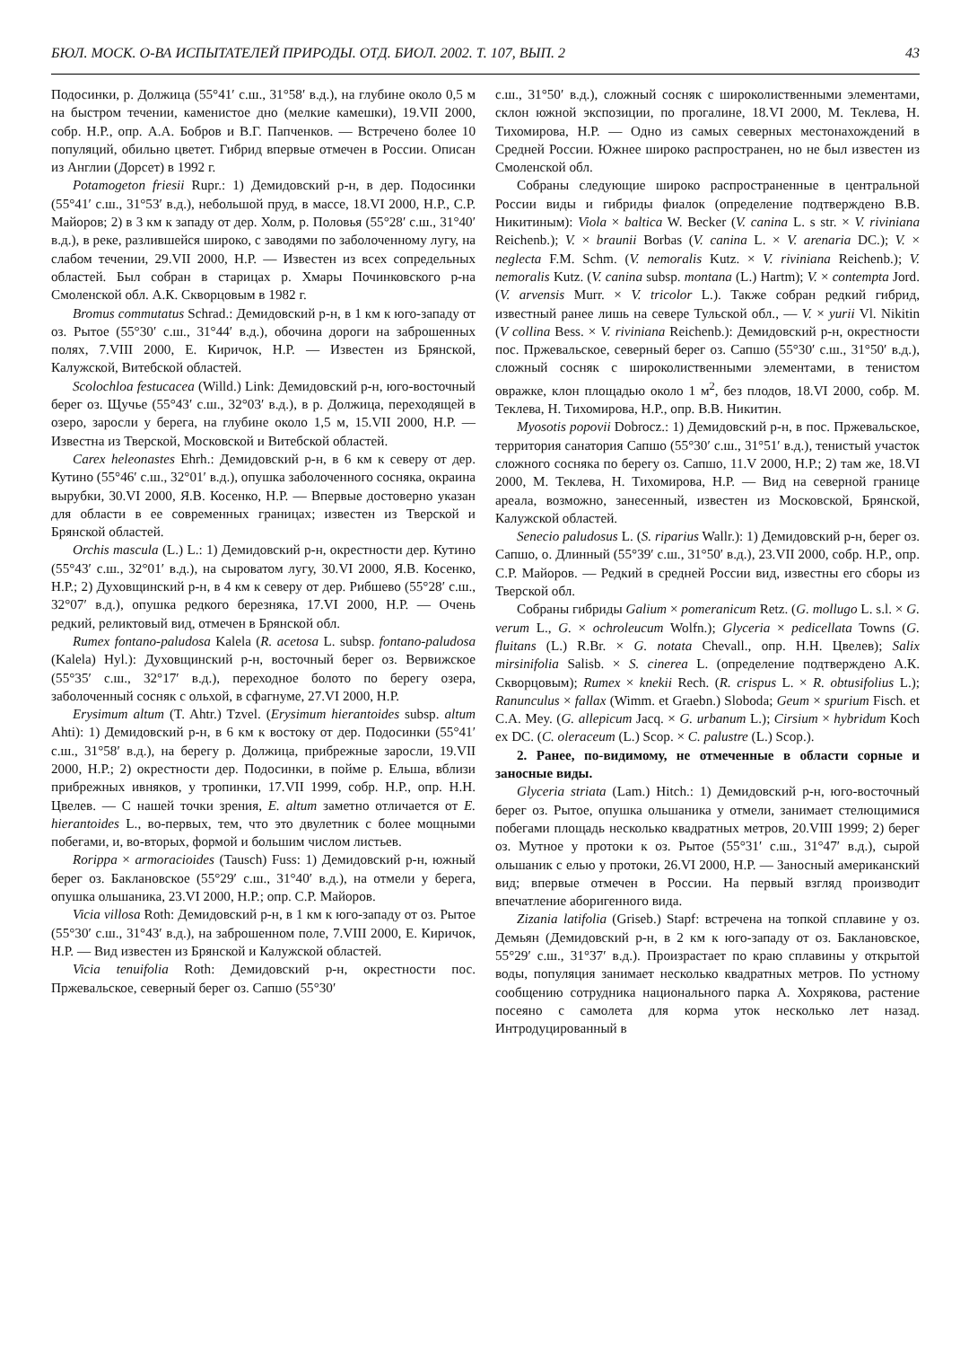БЮЛ. МОСК. О-ВА ИСПЫТАТЕЛЕЙ ПРИРОДЫ. ОТД. БИОЛ. 2002. Т. 107, ВЫП. 2 43
Подосинки, р. Должица (55°41′ с.ш., 31°58′ в.д.), на глубине около 0,5 м на быстром течении, каменистое дно (мелкие камешки), 19.VII 2000, собр. Н.Р., опр. А.А. Бобров и В.Г. Папченков. — Встречено более 10 популяций, обильно цветет. Гибрид впервые отмечен в России. Описан из Англии (Дорсет) в 1992 г.
Potamogeton friesii Rupr.: 1) Демидовский р-н, в дер. Подосинки (55°41′ с.ш., 31°53′ в.д.), небольшой пруд, в массе, 18.VI 2000, Н.Р., С.Р. Майоров; 2) в 3 км к западу от дер. Холм, р. Половья (55°28′ с.ш., 31°40′ в.д.), в реке, разлившейся широко, с заводями по заболоченному лугу, на слабом течении, 29.VII 2000, Н.Р. — Известен из всех сопредельных областей. Был собран в старицах р. Хмары Починковского р-на Смоленской обл. А.К. Скворцовым в 1982 г.
Bromus commutatus Schrad.: Демидовский р-н, в 1 км к юго-западу от оз. Рытое (55°30′ с.ш., 31°44′ в.д.), обочина дороги на заброшенных полях, 7.VIII 2000, Е. Киричок, Н.Р. — Известен из Брянской, Калужской, Витебской областей.
Scolochloa festucacea (Willd.) Link: Демидовский р-н, юго-восточный берег оз. Щучье (55°43′ с.ш., 32°03′ в.д.), в р. Должица, переходящей в озеро, заросли у берега, на глубине около 1,5 м, 15.VII 2000, Н.Р. — Известна из Тверской, Московской и Витебской областей.
Carex heleonastes Ehrh.: Демидовский р-н, в 6 км к северу от дер. Кутино (55°46′ с.ш., 32°01′ в.д.), опушка заболоченного сосняка, окраина вырубки, 30.VI 2000, Я.В. Косенко, Н.Р. — Впервые достоверно указан для области в ее современных границах; известен из Тверской и Брянской областей.
Orchis mascula (L.) L.: 1) Демидовский р-н, окрестности дер. Кутино (55°43′ с.ш., 32°01′ в.д.), на сыроватом лугу, 30.VI 2000, Я.В. Косенко, Н.Р.; 2) Духовщинский р-н, в 4 км к северу от дер. Рибшево (55°28′ с.ш., 32°07′ в.д.), опушка редкого березняка, 17.VI 2000, Н.Р. — Очень редкий, реликтовый вид, отмечен в Брянской обл.
Rumex fontano-paludosa Kalela (R. acetosa L. subsp. fontano-paludosa (Kalela) Hyl.): Духовщинский р-н, восточный берег оз. Вервижское (55°35′ с.ш., 32°17′ в.д.), переходное болото по берегу озера, заболоченный сосняк с ольхой, в сфагнуме, 27.VI 2000, Н.Р.
Erysimum altum (T. Ahtr.) Tzvel. (Erysimum hierantoides subsp. altum Ahti): 1) Демидовский р-н, в 6 км к востоку от дер. Подосинки (55°41′ с.ш., 31°58′ в.д.), на берегу р. Должица, прибрежные заросли, 19.VII 2000, Н.Р.; 2) окрестности дер. Подосинки, в пойме р. Ельша, вблизи прибрежных ивняков, у тропинки, 17.VII 1999, собр. Н.Р., опр. Н.Н. Цвелев. — С нашей точки зрения, E. altum заметно отличается от E. hierantoides L., во-первых, тем, что это двулетник с более мощными побегами, и, во-вторых, формой и большим числом листьев.
Rorippa × armoracioides (Tausch) Fuss: 1) Демидовский р-н, южный берег оз. Баклановское (55°29′ с.ш., 31°40′ в.д.), на отмели у берега, опушка ольшаника, 23.VI 2000, Н.Р.; опр. С.Р. Майоров.
Vicia villosa Roth: Демидовский р-н, в 1 км к юго-западу от оз. Рытое (55°30′ с.ш., 31°43′ в.д.), на заброшенном поле, 7.VIII 2000, Е. Киричок, Н.Р. — Вид известен из Брянской и Калужской областей.
Vicia tenuifolia Roth: Демидовский р-н, окрестности пос. Пржевальское, северный берег оз. Сапшо (55°30′
с.ш., 31°50′ в.д.), сложный сосняк с широколиственными элементами, склон южной экспозиции, по прогалине, 18.VI 2000, М. Теклева, Н. Тихомирова, Н.Р. — Одно из самых северных местонахождений в Средней России. Южнее широко распространен, но не был известен из Смоленской обл.
Собраны следующие широко распространенные в центральной России виды и гибриды фиалок (определение подтверждено В.В. Никитиным): Viola × baltica W. Becker (V. canina L. s str. × V. riviniana Reichenb.); V. × braunii Borbas (V. canina L. × V. arenaria DC.); V. × neglecta F.M. Schm. (V. nemoralis Kutz. × V. riviniana Reichenb.); V. nemoralis Kutz. (V. canina subsp. montana (L.) Hartm); V. × contempta Jord. (V. arvensis Murr. × V. tricolor L.). Также собран редкий гибрид, известный ранее лишь на севере Тульской обл., — V. × yurii Vl. Nikitin (V collina Bess. × V. riviniana Reichenb.): Демидовский р-н, окрестности пос. Пржевальское, северный берег оз. Сапшо (55°30′ с.ш., 31°50′ в.д.), сложный сосняк с широколиственными элементами, в тенистом овражке, клон площадью около 1 м<sup>2</sup>, без плодов, 18.VI 2000, собр. М. Теклева, Н. Тихомирова, Н.Р., опр. В.В. Никитин.
Myosotis popovii Dobrocz.: 1) Демидовский р-н, в пос. Пржевальское, территория санатория Сапшо (55°30′ с.ш., 31°51′ в.д.), тенистый участок сложного сосняка по берегу оз. Сапшо, 11.V 2000, Н.Р.; 2) там же, 18.VI 2000, М. Теклева, Н. Тихомирова, Н.Р. — Вид на северной границе ареала, возможно, занесенный, известен из Московской, Брянской, Калужской областей.
Senecio paludosus L. (S. riparius Wallr.): 1) Демидовский р-н, берег оз. Сапшо, о. Длинный (55°39′ с.ш., 31°50′ в.д.), 23.VII 2000, собр. Н.Р., опр. С.Р. Майоров. — Редкий в средней России вид, известны его сборы из Тверской обл.
Собраны гибриды Galium × pomeranicum Retz. (G. mollugo L. s.l. × G. verum L., G. × ochroleucum Wolfn.); Glyceria × pedicellata Towns (G. fluitans (L.) R.Br. × G. notata Chevall., опр. Н.Н. Цвелев); Salix mirsinifolia Salisb. × S. cinerea L. (определение подтверждено А.К. Скворцовым); Rumex × knekii Rech. (R. crispus L. × R. obtusifolius L.); Ranunculus × fallax (Wimm. et Graebn.) Sloboda; Geum × spurium Fisch. et C.A. Mey. (G. allepicum Jacq. × G. urbanum L.); Cirsium × hybridum Koch ex DC. (C. oleraceum (L.) Scop. × C. palustre (L.) Scop.).
2. Ранее, по-видимому, не отмеченные в области сорные и заносные виды.
Glyceria striata (Lam.) Hitch.: 1) Демидовский р-н, юго-восточный берег оз. Рытое, опушка ольшаника у отмели, занимает стелющимися побегами площадь несколько квадратных метров, 20.VIII 1999; 2) берег оз. Мутное у протоки к оз. Рытое (55°31′ с.ш., 31°47′ в.д.), сырой ольшаник с елью у протоки, 26.VI 2000, Н.Р. — Заносный американский вид; впервые отмечен в России. На первый взгляд производит впечатление аборигенного вида.
Zizania latifolia (Griseb.) Stapf: встречена на топкой сплавине у оз. Демьян (Демидовский р-н, в 2 км к юго-западу от оз. Баклановское, 55°29′ с.ш., 31°37′ в.д.). Произрастает по краю сплавины у открытой воды, популяция занимает несколько квадратных метров. По устному сообщению сотрудника национального парка А. Хохрякова, растение посеяно с самолета для корма уток несколько лет назад. Интродуцированный в